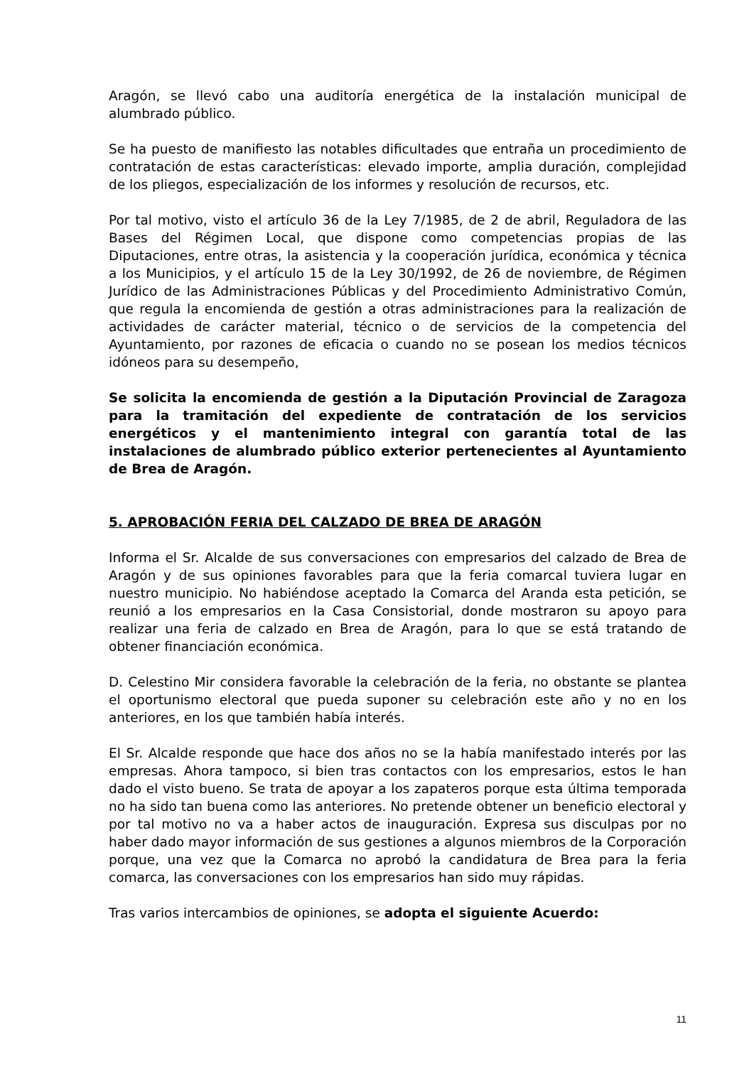Aragón, se llevó cabo una auditoría energética de la instalación municipal de alumbrado público.
Se ha puesto de manifiesto las notables dificultades que entraña un procedimiento de contratación de estas características: elevado importe, amplia duración, complejidad de los pliegos, especialización de los informes y resolución de recursos, etc.
Por tal motivo, visto el artículo 36 de la Ley 7/1985, de 2 de abril, Reguladora de las Bases del Régimen Local, que dispone como competencias propias de las Diputaciones, entre otras, la asistencia y la cooperación jurídica, económica y técnica a los Municipios, y el artículo 15 de la Ley 30/1992, de 26 de noviembre, de Régimen Jurídico de las Administraciones Públicas y del Procedimiento Administrativo Común, que regula la encomienda de gestión a otras administraciones para la realización de actividades de carácter material, técnico o de servicios de la competencia del Ayuntamiento, por razones de eficacia o cuando no se posean los medios técnicos idóneos para su desempeño,
Se solicita la encomienda de gestión a la Diputación Provincial de Zaragoza para la tramitación del expediente de contratación de los servicios energéticos y el mantenimiento integral con garantía total de las instalaciones de alumbrado público exterior pertenecientes al Ayuntamiento de Brea de Aragón.
5. APROBACIÓN FERIA DEL CALZADO DE BREA DE ARAGÓN
Informa el Sr. Alcalde de sus conversaciones con empresarios del calzado de Brea de Aragón y de sus opiniones favorables para que la feria comarcal tuviera lugar en nuestro municipio. No habiéndose aceptado la Comarca del Aranda esta petición, se reunió a los empresarios en la Casa Consistorial, donde mostraron su apoyo para realizar una feria de calzado en Brea de Aragón, para lo que se está tratando de obtener financiación económica.
D. Celestino Mir considera favorable la celebración de la feria, no obstante se plantea el oportunismo electoral que pueda suponer su celebración este año y no en los anteriores, en los que también había interés.
El Sr. Alcalde responde que hace dos años no se la había manifestado interés por las empresas. Ahora tampoco, si bien tras contactos con los empresarios, estos le han dado el visto bueno. Se trata de apoyar a los zapateros porque esta última temporada no ha sido tan buena como las anteriores. No pretende obtener un beneficio electoral y por tal motivo no va a haber actos de inauguración. Expresa sus disculpas por no haber dado mayor información de sus gestiones a algunos miembros de la Corporación porque, una vez que la Comarca no aprobó la candidatura de Brea para la feria comarca, las conversaciones con los empresarios han sido muy rápidas.
Tras varios intercambios de opiniones, se adopta el siguiente Acuerdo:
11